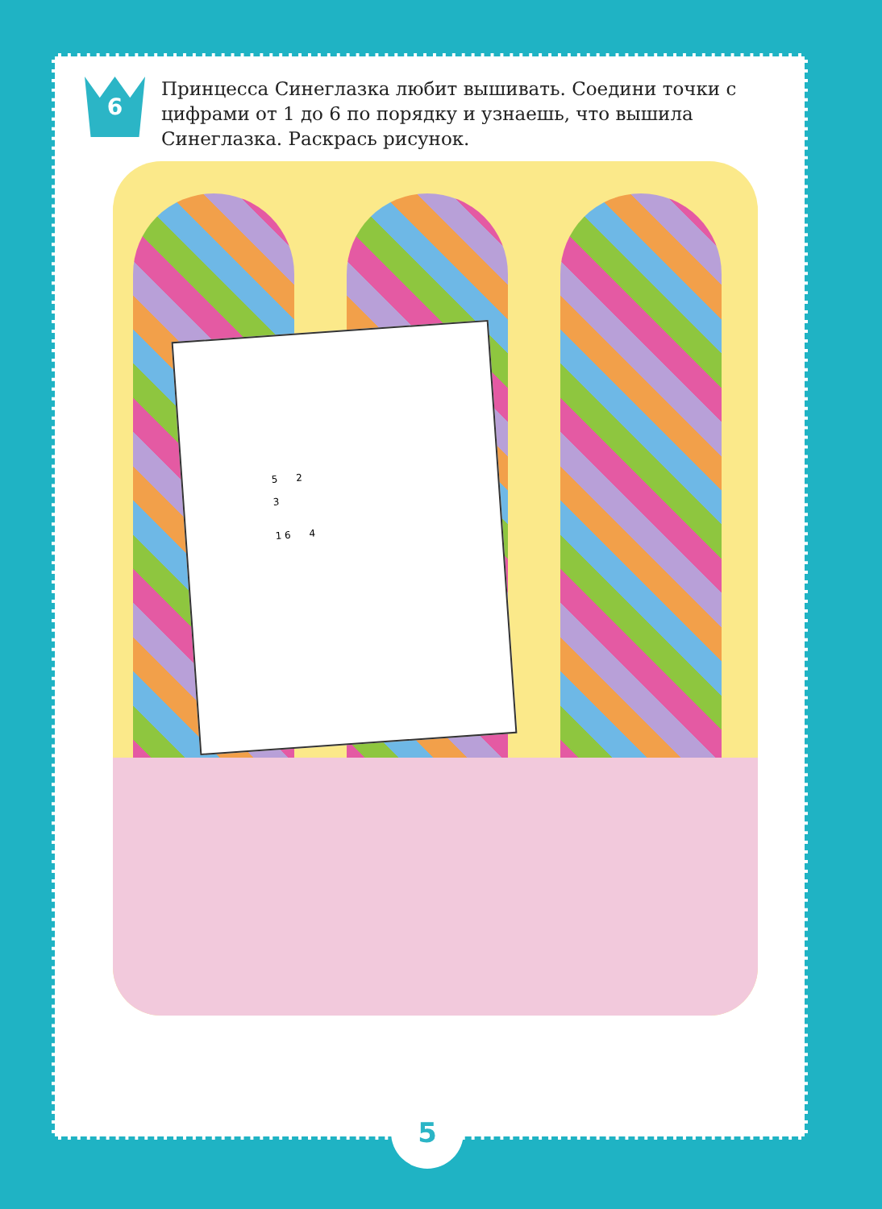6
Принцесса Синеглазка любит вышивать. Соедини точки с цифрами от 1 до 6 по порядку и узнаешь, что вышила Синеглазка. Раскрась рисунок.
5 2
3
1 6 4
5